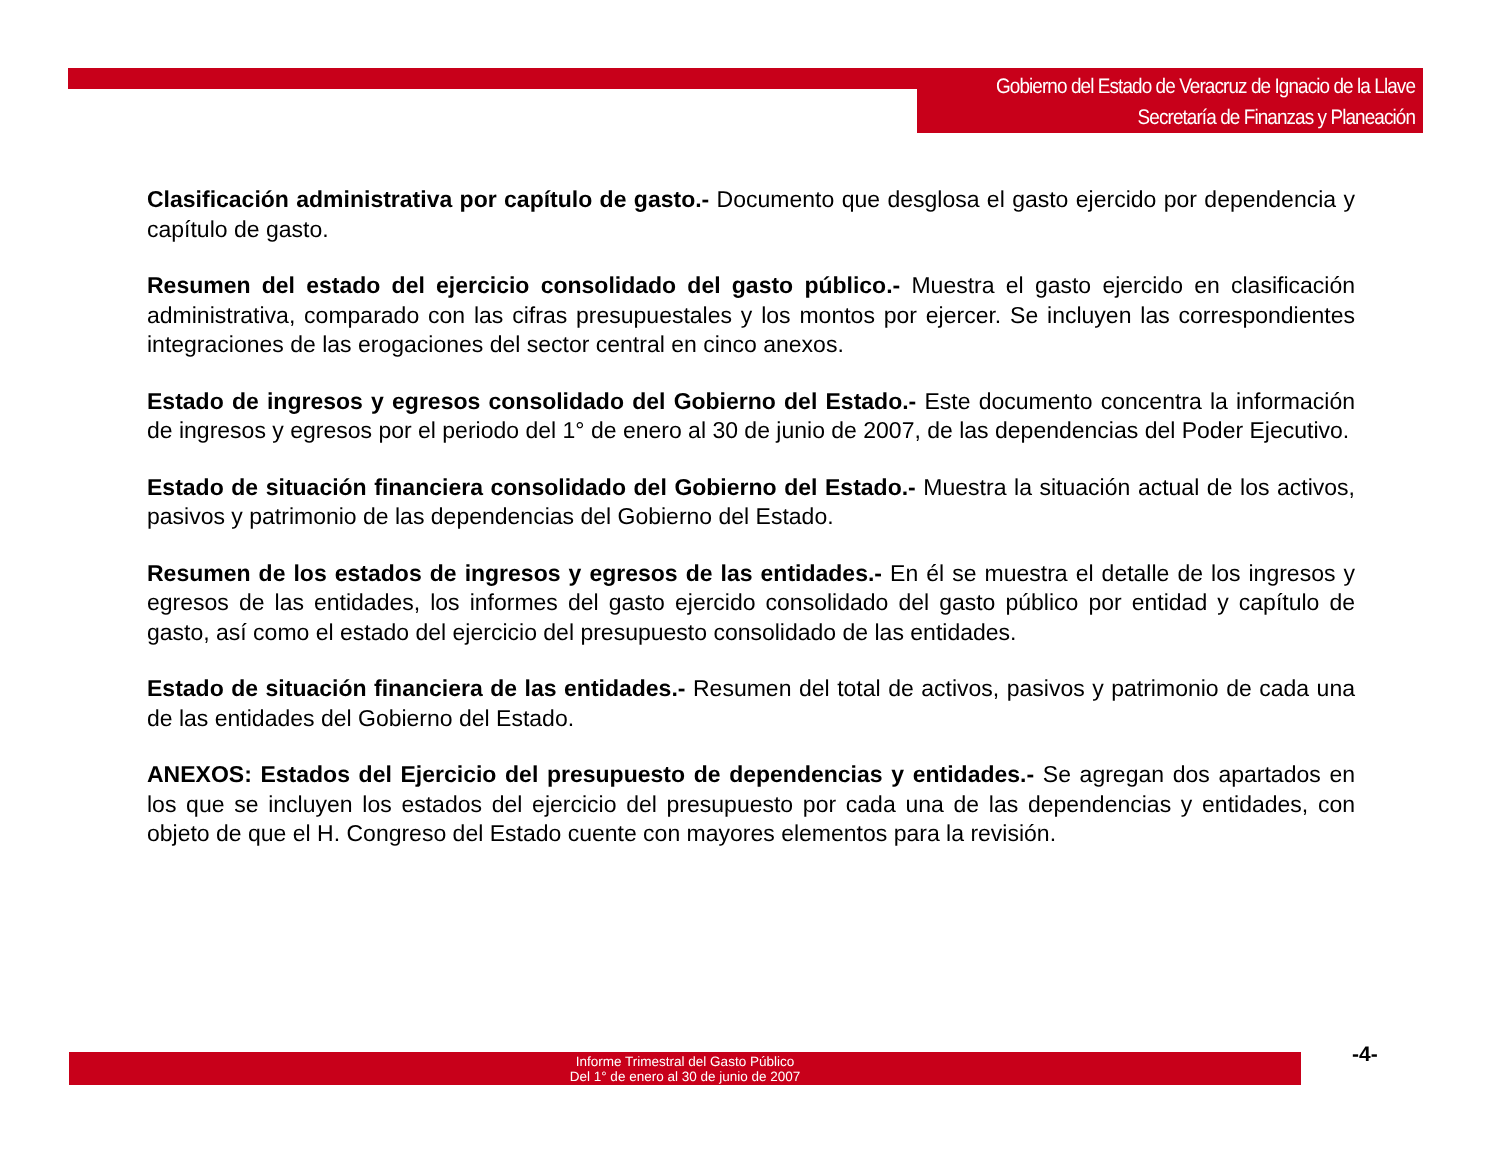Gobierno del Estado de Veracruz de Ignacio de la Llave
Secretaría de Finanzas y Planeación
Clasificación administrativa por capítulo de gasto.- Documento que desglosa el gasto ejercido por dependencia y capítulo de gasto.
Resumen del estado del ejercicio consolidado del gasto público.- Muestra el gasto ejercido en clasificación administrativa, comparado con las cifras presupuestales y los montos por ejercer. Se incluyen las correspondientes integraciones de las erogaciones del sector central en cinco anexos.
Estado de ingresos y egresos consolidado del Gobierno del Estado.- Este documento concentra la información de ingresos y egresos por el periodo del 1° de enero al 30 de junio de 2007, de las dependencias del Poder Ejecutivo.
Estado de situación financiera consolidado del Gobierno del Estado.- Muestra la situación actual de los activos, pasivos y patrimonio de las dependencias del Gobierno del Estado.
Resumen de los estados de ingresos y egresos de las entidades.- En él se muestra el detalle de los ingresos y egresos de las entidades, los informes del gasto ejercido consolidado del gasto público por entidad y capítulo de gasto, así como el estado del ejercicio del presupuesto consolidado de las entidades.
Estado de situación financiera de las entidades.- Resumen del total de activos, pasivos y patrimonio de cada una de las entidades del Gobierno del Estado.
ANEXOS: Estados del Ejercicio del presupuesto de dependencias y entidades.- Se agregan dos apartados en los que se incluyen los estados del ejercicio del presupuesto por cada una de las dependencias y entidades, con objeto de que el H. Congreso del Estado cuente con mayores elementos para la revisión.
Informe Trimestral del Gasto Público
Del 1° de enero al 30 de junio de 2007
-4-